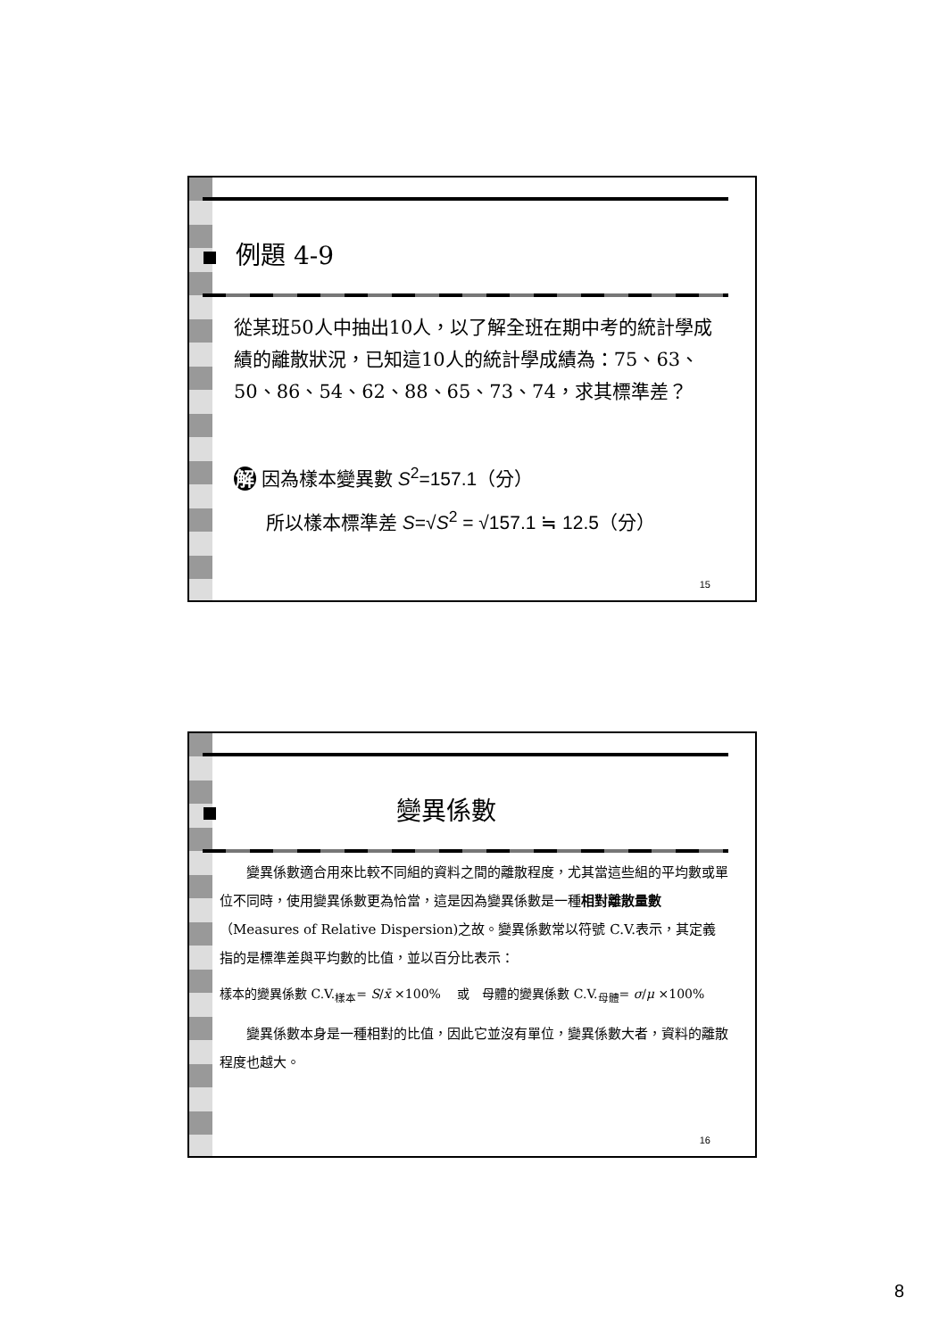例題 4-9
從某班50人中抽出10人，以了解全班在期中考的統計學成績的離散狀況，已知這10人的統計學成績為：75、63、50、86、54、62、88、65、73、74，求其標準差？
解 因為樣本變異數 S<sup>2</sup>=157.1（分）
所以樣本標準差 S=√S<sup>2</sup> = √157.1 ≒ 12.5（分）
15
變異係數
　　變異係數適合用來比較不同組的資料之間的離散程度，尤其當這些組的平均數或單位不同時，使用變異係數更為恰當，這是因為變異係數是一種相對離散量數（Measures of Relative Dispersion)之故。變異係數常以符號 C.V.表示，其定義指的是標準差與平均數的比值，並以百分比表示：
樣本的變異係數 C.V.<sub>樣本</sub>= S/x̄ ×100% 　或　母體的變異係數 C.V.<sub>母體</sub>= σ/μ ×100%
　　變異係數本身是一種相對的比值，因此它並沒有單位，變異係數大者，資料的離散程度也越大。
16
8